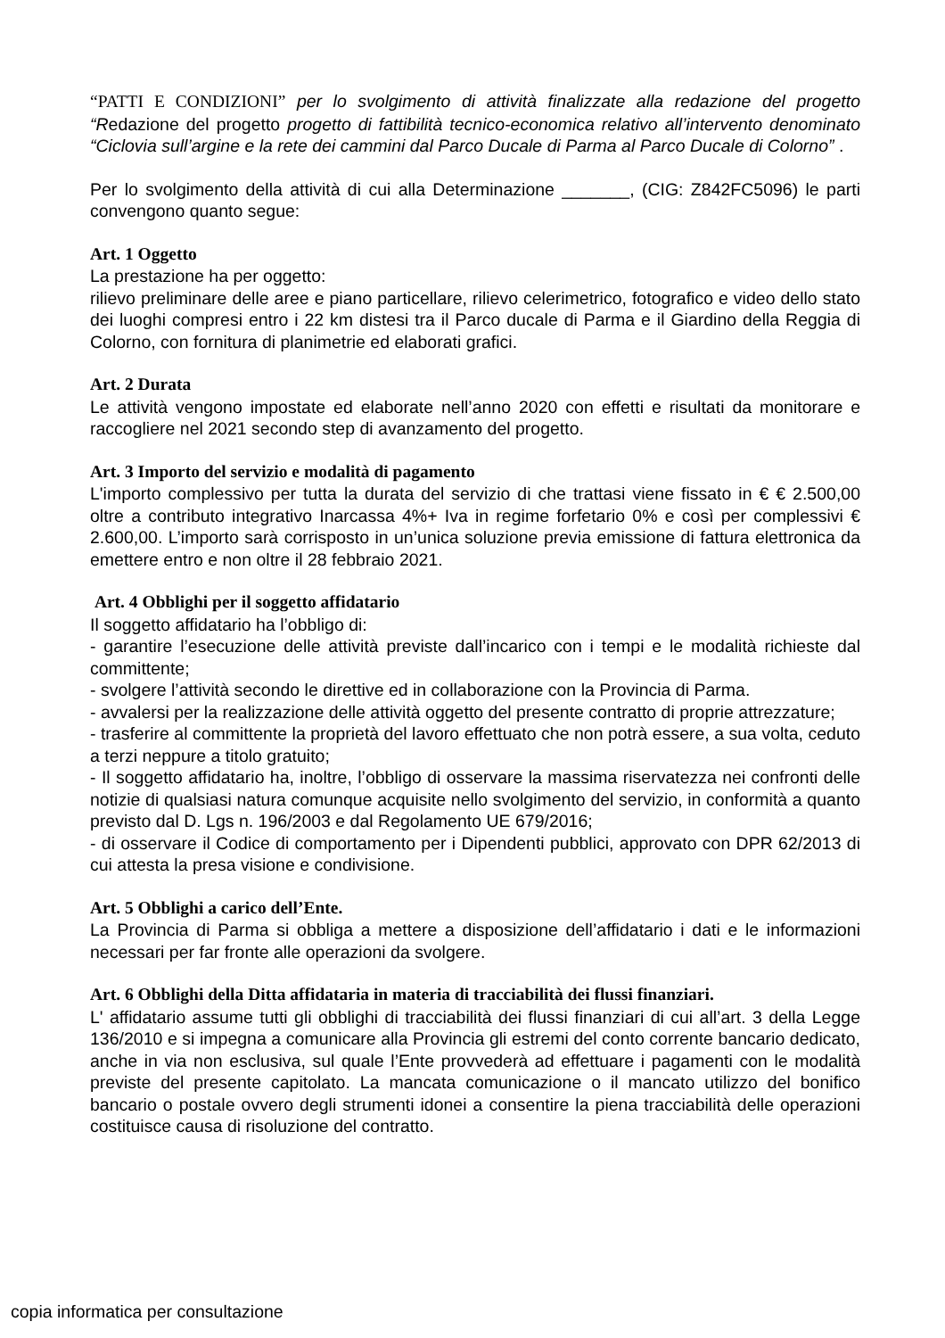“PATTI E CONDIZIONI” per lo svolgimento di attività finalizzate alla redazione del progetto “Redazione del progetto progetto di fattibilità tecnico-economica relativo all’intervento denominato “Ciclovia sull’argine e la rete dei cammini dal Parco Ducale di Parma al Parco Ducale di Colorno” .
Per lo svolgimento della attività di cui alla Determinazione _______, (CIG: Z842FC5096) le parti convengono quanto segue:
Art. 1 Oggetto
La prestazione ha per oggetto:
rilievo preliminare delle aree e piano particellare, rilievo celerimetrico, fotografico e video dello stato dei luoghi compresi entro i 22 km distesi tra il Parco ducale di Parma e il Giardino della Reggia di Colorno, con fornitura di planimetrie ed elaborati grafici.
Art. 2 Durata
Le attività vengono impostate ed elaborate nell’anno 2020 con effetti e risultati da monitorare e raccogliere nel 2021 secondo step di avanzamento del progetto.
Art. 3 Importo del servizio e modalità di pagamento
L'importo complessivo per tutta la durata del servizio di che trattasi viene fissato in € € 2.500,00 oltre a contributo integrativo Inarcassa 4%+ Iva in regime forfetario 0% e così per complessivi € 2.600,00. L’importo sarà corrisposto in un’unica soluzione previa emissione di fattura elettronica da emettere entro e non oltre il 28 febbraio 2021.
Art. 4 Obblighi per il soggetto affidatario
Il soggetto affidatario ha l’obbligo di:
- garantire l’esecuzione delle attività previste dall’incarico con i tempi e le modalità richieste dal committente;
- svolgere l’attività secondo le direttive ed in collaborazione con la Provincia di Parma.
- avvalersi per la realizzazione delle attività oggetto del presente contratto di proprie attrezzature;
- trasferire al committente la proprietà del lavoro effettuato che non potrà essere, a sua volta, ceduto a terzi neppure a titolo gratuito;
- Il soggetto affidatario ha, inoltre, l’obbligo di osservare la massima riservatezza nei confronti delle notizie di qualsiasi natura comunque acquisite nello svolgimento del servizio, in conformità a quanto previsto dal D. Lgs n. 196/2003 e dal Regolamento UE 679/2016;
- di osservare il Codice di comportamento per i Dipendenti pubblici, approvato con DPR 62/2013 di cui attesta la presa visione e condivisione.
Art. 5 Obblighi a carico dell’Ente.
La Provincia di Parma si obbliga a mettere a disposizione dell’affidatario i dati e le informazioni necessari per far fronte alle operazioni da svolgere.
Art. 6 Obblighi della Ditta affidataria in materia di tracciabilità dei flussi finanziari.
L' affidatario assume tutti gli obblighi di tracciabilità dei flussi finanziari di cui all’art. 3 della Legge 136/2010 e si impegna a comunicare alla Provincia gli estremi del conto corrente bancario dedicato, anche in via non esclusiva, sul quale l’Ente provvederà ad effettuare i pagamenti con le modalità previste del presente capitolato. La mancata comunicazione o il mancato utilizzo del bonifico bancario o postale ovvero degli strumenti idonei a consentire la piena tracciabilità delle operazioni costituisce causa di risoluzione del contratto.
copia informatica per consultazione